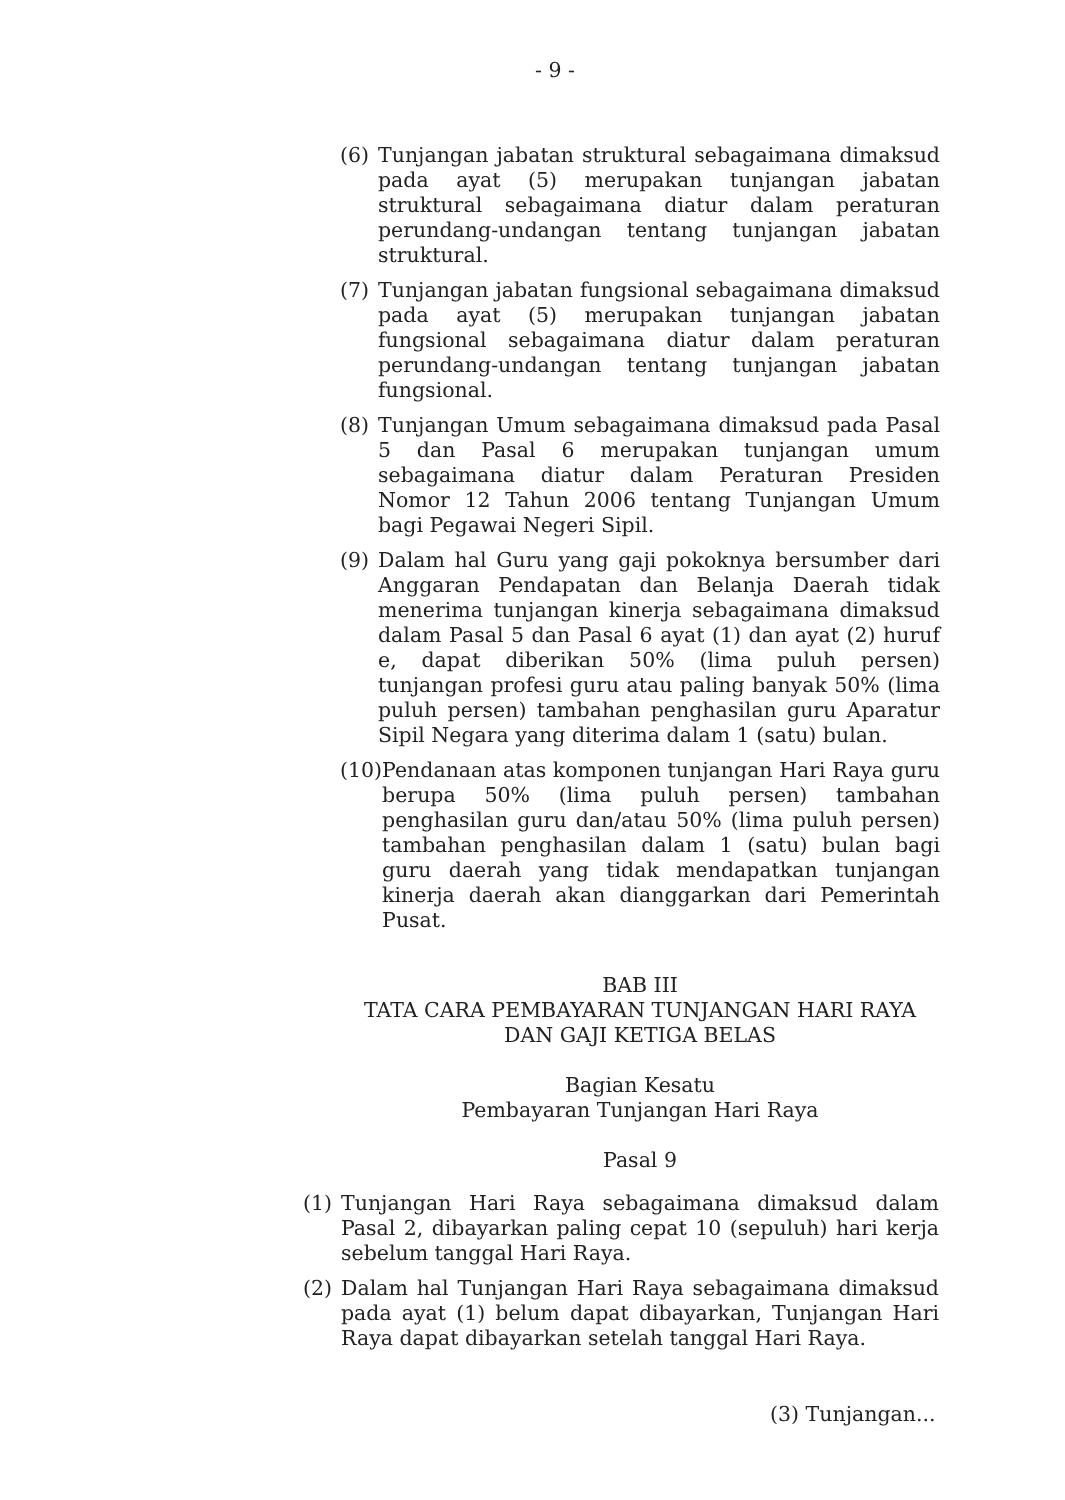- 9 -
(6) Tunjangan jabatan struktural sebagaimana dimaksud pada ayat (5) merupakan tunjangan jabatan struktural sebagaimana diatur dalam peraturan perundang-undangan tentang tunjangan jabatan struktural.
(7) Tunjangan jabatan fungsional sebagaimana dimaksud pada ayat (5) merupakan tunjangan jabatan fungsional sebagaimana diatur dalam peraturan perundang-undangan tentang tunjangan jabatan fungsional.
(8) Tunjangan Umum sebagaimana dimaksud pada Pasal 5 dan Pasal 6 merupakan tunjangan umum sebagaimana diatur dalam Peraturan Presiden Nomor 12 Tahun 2006 tentang Tunjangan Umum bagi Pegawai Negeri Sipil.
(9) Dalam hal Guru yang gaji pokoknya bersumber dari Anggaran Pendapatan dan Belanja Daerah tidak menerima tunjangan kinerja sebagaimana dimaksud dalam Pasal 5 dan Pasal 6 ayat (1) dan ayat (2) huruf e, dapat diberikan 50% (lima puluh persen) tunjangan profesi guru atau paling banyak 50% (lima puluh persen) tambahan penghasilan guru Aparatur Sipil Negara yang diterima dalam 1 (satu) bulan.
(10) Pendanaan atas komponen tunjangan Hari Raya guru berupa 50% (lima puluh persen) tambahan penghasilan guru dan/atau 50% (lima puluh persen) tambahan penghasilan dalam 1 (satu) bulan bagi guru daerah yang tidak mendapatkan tunjangan kinerja daerah akan dianggarkan dari Pemerintah Pusat.
BAB III
TATA CARA PEMBAYARAN TUNJANGAN HARI RAYA
DAN GAJI KETIGA BELAS
Bagian Kesatu
Pembayaran Tunjangan Hari Raya
Pasal 9
(1) Tunjangan Hari Raya sebagaimana dimaksud dalam Pasal 2, dibayarkan paling cepat 10 (sepuluh) hari kerja sebelum tanggal Hari Raya.
(2) Dalam hal Tunjangan Hari Raya sebagaimana dimaksud pada ayat (1) belum dapat dibayarkan, Tunjangan Hari Raya dapat dibayarkan setelah tanggal Hari Raya.
(3) Tunjangan...